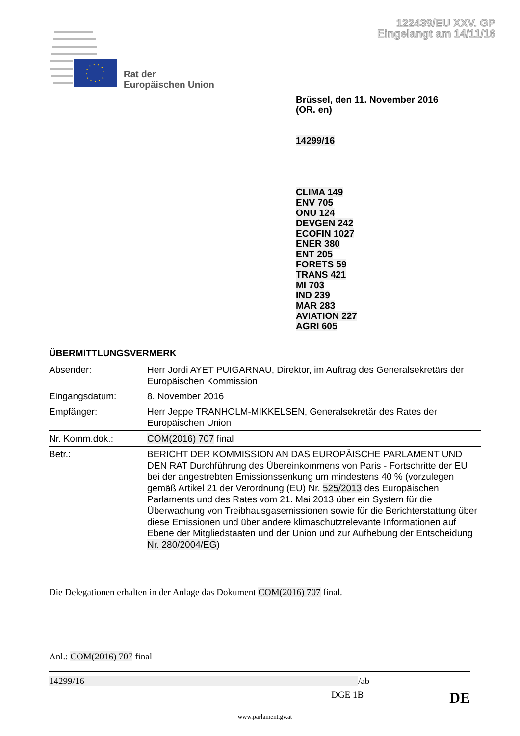122439/EU XXV. GP
Eingelangt am 14/11/16
Rat der
Europäischen Union
Brüssel, den 11. November 2016
(OR. en)
14299/16
CLIMA 149
ENV 705
ONU 124
DEVGEN 242
ECOFIN 1027
ENER 380
ENT 205
FORETS 59
TRANS 421
MI 703
IND 239
MAR 283
AVIATION 227
AGRI 605
ÜBERMITTLUNGSVERMERK
| Absender: | Herr Jordi AYET PUIGARNAU, Direktor, im Auftrag des Generalsekretärs der Europäischen Kommission |
| Eingangsdatum: | 8. November 2016 |
| Empfänger: | Herr Jeppe TRANHOLM-MIKKELSEN, Generalsekretär des Rates der Europäischen Union |
| Nr. Komm.dok.: | COM(2016) 707 final |
| Betr.: | BERICHT DER KOMMISSION AN DAS EUROPÄISCHE PARLAMENT UND DEN RAT Durchführung des Übereinkommens von Paris - Fortschritte der EU bei der angestrebten Emissionssenkung um mindestens 40 % (vorzulegen gemäß Artikel 21 der Verordnung (EU) Nr. 525/2013 des Europäischen Parlaments und des Rates vom 21. Mai 2013 über ein System für die Überwachung von Treibhausgasemissionen sowie für die Berichterstattung über diese Emissionen und über andere klimaschutzrelevante Informationen auf Ebene der Mitgliedstaaten und der Union und zur Aufhebung der Entscheidung Nr. 280/2004/EG ) |
Die Delegationen erhalten in der Anlage das Dokument COM(2016) 707 final.
Anl.: COM(2016) 707 final
14299/16 /ab
DGE 1B DE
www.parlament.gv.at